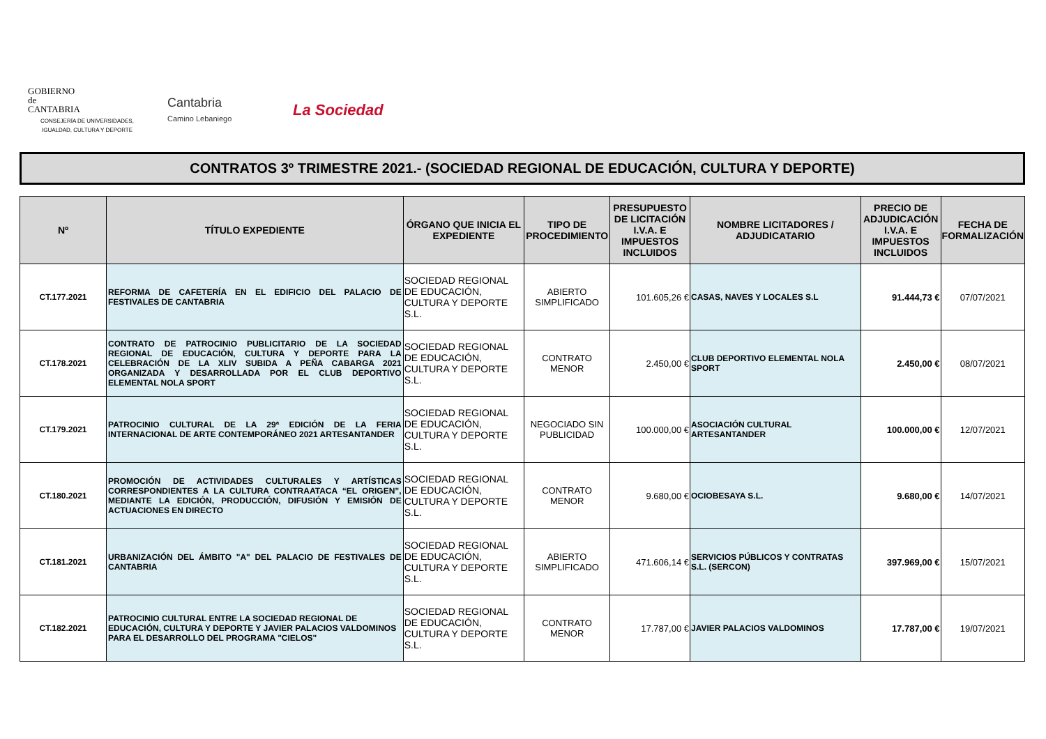GOBIERNO
de
CANTABRIA
CONSEJERÍA DE UNIVERSIDADES, IGUALDAD, CULTURA Y DEPORTE
Cantabria
Camino Lebaniego
La Sociedad
CONTRATOS 3º TRIMESTRE 2021.- (SOCIEDAD REGIONAL DE EDUCACIÓN, CULTURA Y DEPORTE)
| Nº | TÍTULO EXPEDIENTE | ÓRGANO QUE INICIA EL EXPEDIENTE | TIPO DE PROCEDIMIENTO | PRESUPUESTO DE LICITACIÓN I.V.A. E IMPUESTOS INCLUIDOS | NOMBRE LICITADORES / ADJUDICATARIO | PRECIO DE ADJUDICACIÓN I.V.A. E IMPUESTOS INCLUIDOS | FECHA DE FORMALIZACIÓN |
| --- | --- | --- | --- | --- | --- | --- | --- |
| CT.177.2021 | REFORMA DE CAFETERÍA EN EL EDIFICIO DEL PALACIO DE FESTIVALES DE CANTABRIA | SOCIEDAD REGIONAL DE EDUCACIÓN, CULTURA Y DEPORTE S.L. | ABIERTO SIMPLIFICADO | 101.605,26 € | CASAS, NAVES Y LOCALES S.L | 91.444,73 € | 07/07/2021 |
| CT.178.2021 | CONTRATO DE PATROCINIO PUBLICITARIO DE LA SOCIEDAD REGIONAL DE EDUCACIÓN, CULTURA Y DEPORTE PARA LA CELEBRACIÓN DE LA XLIV SUBIDA A PEÑA CABARGA 2021 ORGANIZADA Y DESARROLLADA POR EL CLUB DEPORTIVO ELEMENTAL NOLA SPORT | SOCIEDAD REGIONAL DE EDUCACIÓN, CULTURA Y DEPORTE S.L. | CONTRATO MENOR | 2.450,00 € | CLUB DEPORTIVO ELEMENTAL NOLA SPORT | 2.450,00 € | 08/07/2021 |
| CT.179.2021 | PATROCINIO CULTURAL DE LA 29ª EDICIÓN DE LA FERIA INTERNACIONAL DE ARTE CONTEMPORÁNEO 2021 ARTESANTANDER | SOCIEDAD REGIONAL DE EDUCACIÓN, CULTURA Y DEPORTE S.L. | NEGOCIADO SIN PUBLICIDAD | 100.000,00 € | ASOCIACIÓN CULTURAL ARTESANTANDER | 100.000,00 € | 12/07/2021 |
| CT.180.2021 | PROMOCIÓN DE ACTIVIDADES CULTURALES Y ARTÍSTICAS CORRESPONDIENTES A LA CULTURA CONTRAATACA “EL ORIGEN”, MEDIANTE LA EDICIÓN, PRODUCCIÓN, DIFUSIÓN Y EMISIÓN DE ACTUACIONES EN DIRECTO | SOCIEDAD REGIONAL DE EDUCACIÓN, CULTURA Y DEPORTE S.L. | CONTRATO MENOR | 9.680,00 € | OCIOBESAYA S.L. | 9.680,00 € | 14/07/2021 |
| CT.181.2021 | URBANIZACIÓN DEL ÁMBITO "A" DEL PALACIO DE FESTIVALES DE CANTABRIA | SOCIEDAD REGIONAL DE EDUCACIÓN, CULTURA Y DEPORTE S.L. | ABIERTO SIMPLIFICADO | 471.606,14 € | SERVICIOS PÚBLICOS Y CONTRATAS S.L. (SERCON) | 397.969,00 € | 15/07/2021 |
| CT.182.2021 | PATROCINIO CULTURAL ENTRE LA SOCIEDAD REGIONAL DE EDUCACIÓN, CULTURA Y DEPORTE Y JAVIER PALACIOS VALDOMINOS PARA EL DESARROLLO DEL PROGRAMA "CIELOS" | SOCIEDAD REGIONAL DE EDUCACIÓN, CULTURA Y DEPORTE S.L. | CONTRATO MENOR | 17.787,00 € | JAVIER PALACIOS VALDOMINOS | 17.787,00 € | 19/07/2021 |